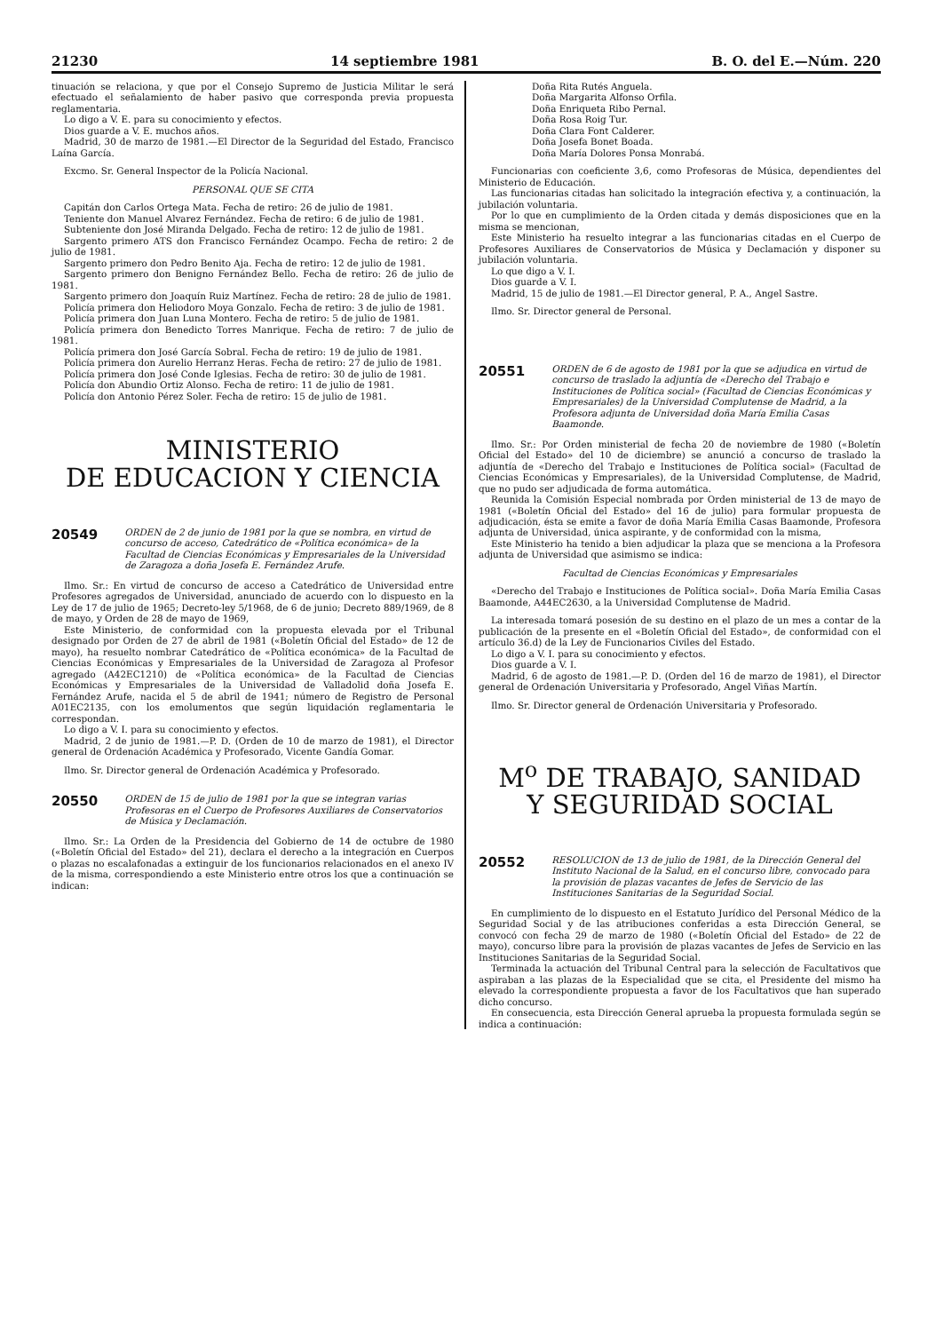21230 14 septiembre 1981 B. O. del E.—Núm. 220
tinuación se relaciona, y que por el Consejo Supremo de Justicia Militar le será efectuado el señalamiento de haber pasivo que corresponda previa propuesta reglamentaria.
Lo digo a V. E. para su conocimiento y efectos.
Dios guarde a V. E. muchos años.
Madrid, 30 de marzo de 1981.—El Director de la Seguridad del Estado, Francisco Laína García.
Excmo. Sr. General Inspector de la Policía Nacional.
PERSONAL QUE SE CITA
Capitán don Carlos Ortega Mata. Fecha de retiro: 26 de julio de 1981.
Teniente don Manuel Alvarez Fernández. Fecha de retiro: 6 de julio de 1981.
Subteniente don José Miranda Delgado. Fecha de retiro: 12 de julio de 1981.
Sargento primero ATS don Francisco Fernández Ocampo. Fecha de retiro: 2 de julio de 1981.
Sargento primero don Pedro Benito Aja. Fecha de retiro: 12 de julio de 1981.
Sargento primero don Benigno Fernández Bello. Fecha de retiro: 26 de julio de 1981.
Sargento primero don Joaquín Ruiz Martínez. Fecha de retiro: 28 de julio de 1981.
Policía primera don Heliodoro Moya Gonzalo. Fecha de retiro: 3 de julio de 1981.
Policía primera don Juan Luna Montero. Fecha de retiro: 5 de julio de 1981.
Policía primera don Benedicto Torres Manrique. Fecha de retiro: 7 de julio de 1981.
Policía primera don José García Sobral. Fecha de retiro: 19 de julio de 1981.
Policía primera don Aurelio Herranz Heras. Fecha de retiro: 27 de julio de 1981.
Policía primera don José Conde Iglesias. Fecha de retiro: 30 de julio de 1981.
Policía don Abundio Ortiz Alonso. Fecha de retiro: 11 de julio de 1981.
Policía don Antonio Pérez Soler. Fecha de retiro: 15 de julio de 1981.
MINISTERIO
DE EDUCACION Y CIENCIA
20549 ORDEN de 2 de junio de 1981 por la que se nombra, en virtud de concurso de acceso, Catedrático de «Política económica» de la Facultad de Ciencias Económicas y Empresariales de la Universidad de Zaragoza a doña Josefa E. Fernández Arufe.
Ilmo. Sr.: En virtud de concurso de acceso a Catedrático de Universidad entre Profesores agregados de Universidad, anunciado de acuerdo con lo dispuesto en la Ley de 17 de julio de 1965; Decreto-ley 5/1968, de 6 de junio; Decreto 889/1969, de 8 de mayo, y Orden de 28 de mayo de 1969,
Este Ministerio, de conformidad con la propuesta elevada por el Tribunal designado por Orden de 27 de abril de 1981 («Boletín Oficial del Estado» de 12 de mayo), ha resuelto nombrar Catedrático de «Política económica» de la Facultad de Ciencias Económicas y Empresariales de la Universidad de Zaragoza al Profesor agregado (A42EC1210) de «Política económica» de la Facultad de Ciencias Económicas y Empresariales de la Universidad de Valladolid doña Josefa E. Fernández Arufe, nacida el 5 de abril de 1941; número de Registro de Personal A01EC2135, con los emolumentos que según liquidación reglamentaria le correspondan.
Lo digo a V. I. para su conocimiento y efectos.
Madrid, 2 de junio de 1981.—P. D. (Orden de 10 de marzo de 1981), el Director general de Ordenación Académica y Profesorado, Vicente Gandía Gomar.
Ilmo. Sr. Director general de Ordenación Académica y Profesorado.
20550 ORDEN de 15 de julio de 1981 por la que se integran varias Profesoras en el Cuerpo de Profesores Auxiliares de Conservatorios de Música y Declamación.
Ilmo. Sr.: La Orden de la Presidencia del Gobierno de 14 de octubre de 1980 («Boletín Oficial del Estado» del 21), declara el derecho a la integración en Cuerpos o plazas no escalafonadas a extinguir de los funcionarios relacionados en el anexo IV de la misma, correspondiendo a este Ministerio entre otros los que a continuación se indican:
Doña Rita Rutés Anguela.
Doña Margarita Alfonso Orfila.
Doña Enriqueta Ribo Pernal.
Doña Rosa Roig Tur.
Doña Clara Font Calderer.
Doña Josefa Bonet Boada.
Doña María Dolores Ponsa Monrabá.
Funcionarias con coeficiente 3,6, como Profesoras de Música, dependientes del Ministerio de Educación.
Las funcionarias citadas han solicitado la integración efectiva y, a continuación, la jubilación voluntaria.
Por lo que en cumplimiento de la Orden citada y demás disposiciones que en la misma se mencionan,
Este Ministerio ha resuelto integrar a las funcionarias citadas en el Cuerpo de Profesores Auxiliares de Conservatorios de Música y Declamación y disponer su jubilación voluntaria.
Lo que digo a V. I.
Dios guarde a V. I.
Madrid, 15 de julio de 1981.—El Director general, P. A., Angel Sastre.
Ilmo. Sr. Director general de Personal.
20551 ORDEN de 6 de agosto de 1981 por la que se adjudica en virtud de concurso de traslado la adjuntía de «Derecho del Trabajo e Instituciones de Política social» (Facultad de Ciencias Económicas y Empresariales) de la Universidad Complutense de Madrid, a la Profesora adjunta de Universidad doña María Emilia Casas Baamonde.
Ilmo. Sr.: Por Orden ministerial de fecha 20 de noviembre de 1980 («Boletín Oficial del Estado» del 10 de diciembre) se anunció a concurso de traslado la adjuntía de «Derecho del Trabajo e Instituciones de Política social» (Facultad de Ciencias Económicas y Empresariales), de la Universidad Complutense, de Madrid, que no pudo ser adjudicada de forma automática.
Reunida la Comisión Especial nombrada por Orden ministerial de 13 de mayo de 1981 («Boletín Oficial del Estado» del 16 de julio) para formular propuesta de adjudicación, ésta se emite a favor de doña María Emilia Casas Baamonde, Profesora adjunta de Universidad, única aspirante, y de conformidad con la misma,
Este Ministerio ha tenido a bien adjudicar la plaza que se menciona a la Profesora adjunta de Universidad que asimismo se indica:
Facultad de Ciencias Económicas y Empresariales
«Derecho del Trabajo e Instituciones de Política social». Doña María Emilia Casas Baamonde, A44EC2630, a la Universidad Complutense de Madrid.
La interesada tomará posesión de su destino en el plazo de un mes a contar de la publicación de la presente en el «Boletín Oficial del Estado», de conformidad con el artículo 36.d) de la Ley de Funcionarios Civiles del Estado.
Lo digo a V. I. para su conocimiento y efectos.
Dios guarde a V. I.
Madrid, 6 de agosto de 1981.—P. D. (Orden del 16 de marzo de 1981), el Director general de Ordenación Universitaria y Profesorado, Angel Viñas Martín.
Ilmo. Sr. Director general de Ordenación Universitaria y Profesorado.
M<sup>o</sup> DE TRABAJO, SANIDAD
Y SEGURIDAD SOCIAL
20552 RESOLUCION de 13 de julio de 1981, de la Dirección General del Instituto Nacional de la Salud, en el concurso libre, convocado para la provisión de plazas vacantes de Jefes de Servicio de las Instituciones Sanitarias de la Seguridad Social.
En cumplimiento de lo dispuesto en el Estatuto Jurídico del Personal Médico de la Seguridad Social y de las atribuciones conferidas a esta Dirección General, se convocó con fecha 29 de marzo de 1980 («Boletín Oficial del Estado» de 22 de mayo), concurso libre para la provisión de plazas vacantes de Jefes de Servicio en las Instituciones Sanitarias de la Seguridad Social.
Terminada la actuación del Tribunal Central para la selección de Facultativos que aspiraban a las plazas de la Especialidad que se cita, el Presidente del mismo ha elevado la correspondiente propuesta a favor de los Facultativos que han superado dicho concurso.
En consecuencia, esta Dirección General aprueba la propuesta formulada según se indica a continuación: